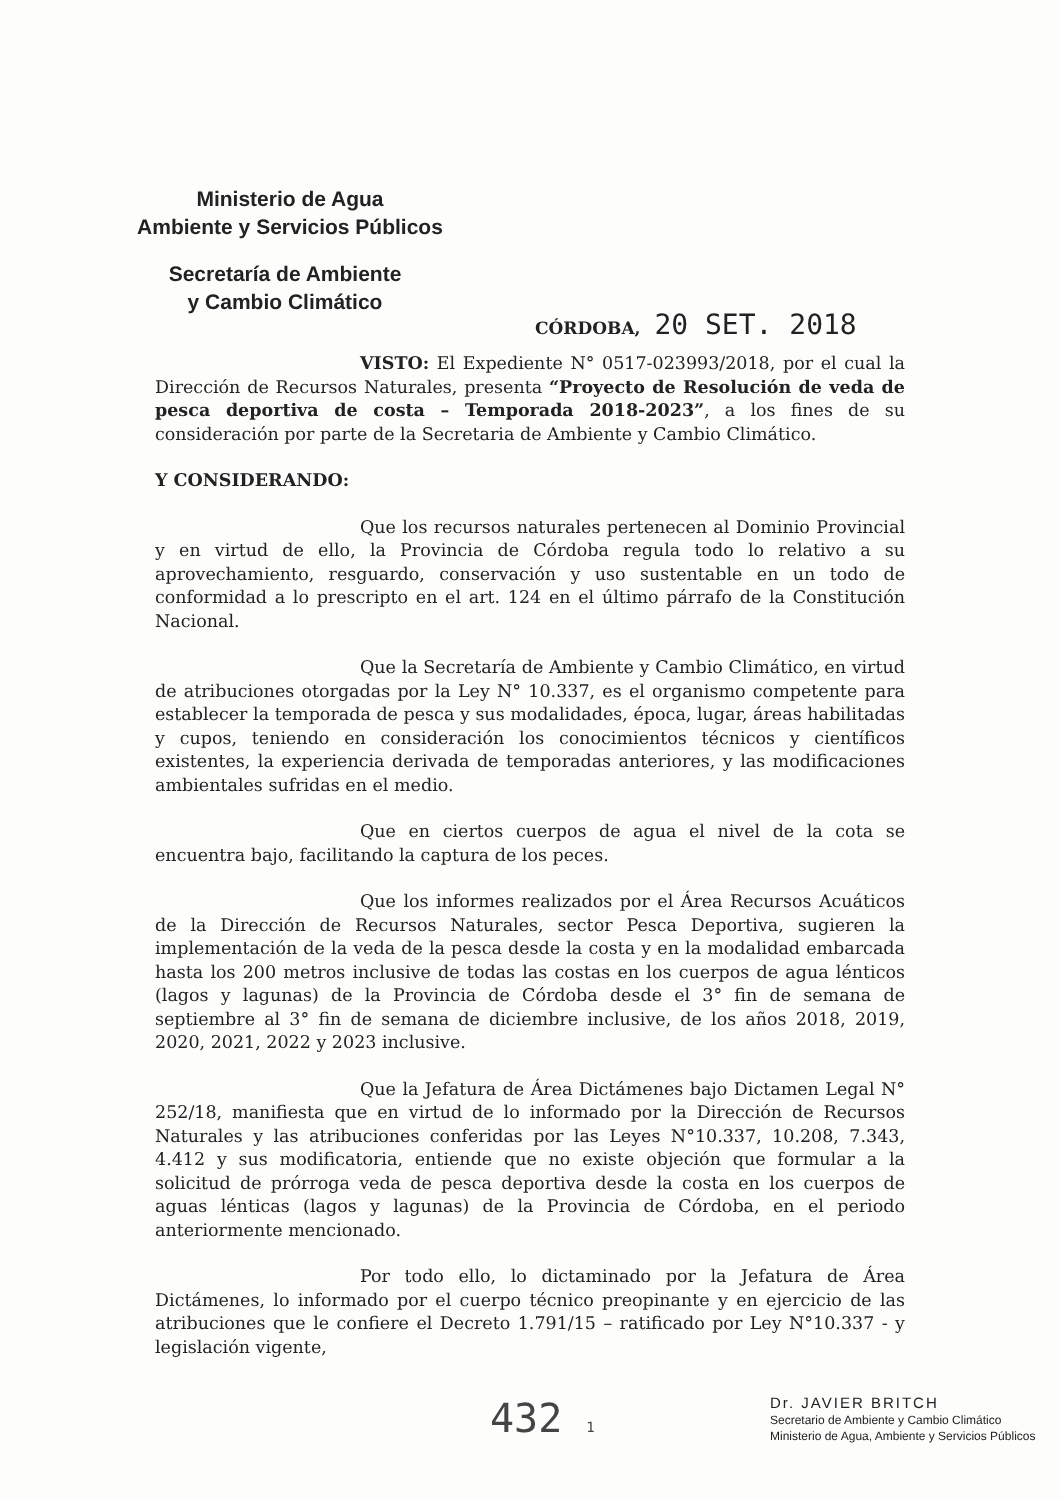Ministerio de Agua
Ambiente y Servicios Públicos
Secretaría de Ambiente
y Cambio Climático
CÓRDOBA, 20 SET. 2018
VISTO: El Expediente N° 0517-023993/2018, por el cual la Dirección de Recursos Naturales, presenta “Proyecto de Resolución de veda de pesca deportiva de costa – Temporada 2018-2023”, a los fines de su consideración por parte de la Secretaria de Ambiente y Cambio Climático.
Y CONSIDERANDO:
Que los recursos naturales pertenecen al Dominio Provincial y en virtud de ello, la Provincia de Córdoba regula todo lo relativo a su aprovechamiento, resguardo, conservación y uso sustentable en un todo de conformidad a lo prescripto en el art. 124 en el último párrafo de la Constitución Nacional.
Que la Secretaría de Ambiente y Cambio Climático, en virtud de atribuciones otorgadas por la Ley N° 10.337, es el organismo competente para establecer la temporada de pesca y sus modalidades, época, lugar, áreas habilitadas y cupos, teniendo en consideración los conocimientos técnicos y científicos existentes, la experiencia derivada de temporadas anteriores, y las modificaciones ambientales sufridas en el medio.
Que en ciertos cuerpos de agua el nivel de la cota se encuentra bajo, facilitando la captura de los peces.
Que los informes realizados por el Área Recursos Acuáticos de la Dirección de Recursos Naturales, sector Pesca Deportiva, sugieren la implementación de la veda de la pesca desde la costa y en la modalidad embarcada hasta los 200 metros inclusive de todas las costas en los cuerpos de agua lénticos (lagos y lagunas) de la Provincia de Córdoba desde el 3° fin de semana de septiembre al 3° fin de semana de diciembre inclusive, de los años 2018, 2019, 2020, 2021, 2022 y 2023 inclusive.
Que la Jefatura de Área Dictámenes bajo Dictamen Legal N° 252/18, manifiesta que en virtud de lo informado por la Dirección de Recursos Naturales y las atribuciones conferidas por las Leyes N°10.337, 10.208, 7.343, 4.412 y sus modificatoria, entiende que no existe objeción que formular a la solicitud de prórroga veda de pesca deportiva desde la costa en los cuerpos de aguas lénticas (lagos y lagunas) de la Provincia de Córdoba, en el periodo anteriormente mencionado.
Por todo ello, lo dictaminado por la Jefatura de Área Dictámenes, lo informado por el cuerpo técnico preopinante y en ejercicio de las atribuciones que le confiere el Decreto 1.791/15 – ratificado por Ley N°10.337 - y legislación vigente,
432 1
Dr. JAVIER BRITCH
Secretario de Ambiente y Cambio Climático
Ministerio de Agua, Ambiente y Servicios Públicos